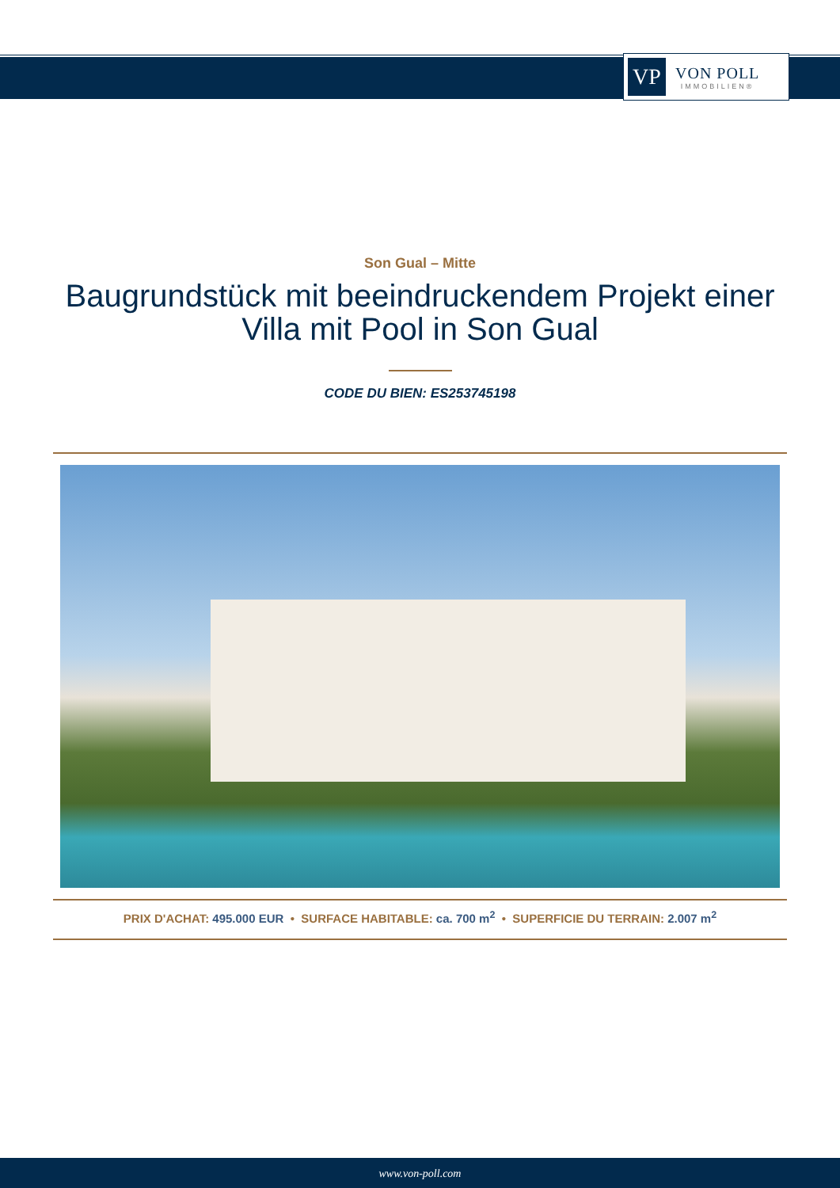VP
VON POLL
IMMOBILIEN®
Son Gual – Mitte
Baugrundstück mit beeindruckendem Projekt einer Villa mit Pool in Son Gual
CODE DU BIEN: ES253745198
PRIX D'ACHAT: 495.000 EUR • SURFACE HABITABLE: ca. 700 m<sup>2</sup> • SUPERFICIE DU TERRAIN: 2.007 m<sup>2</sup>
www.von-poll.com